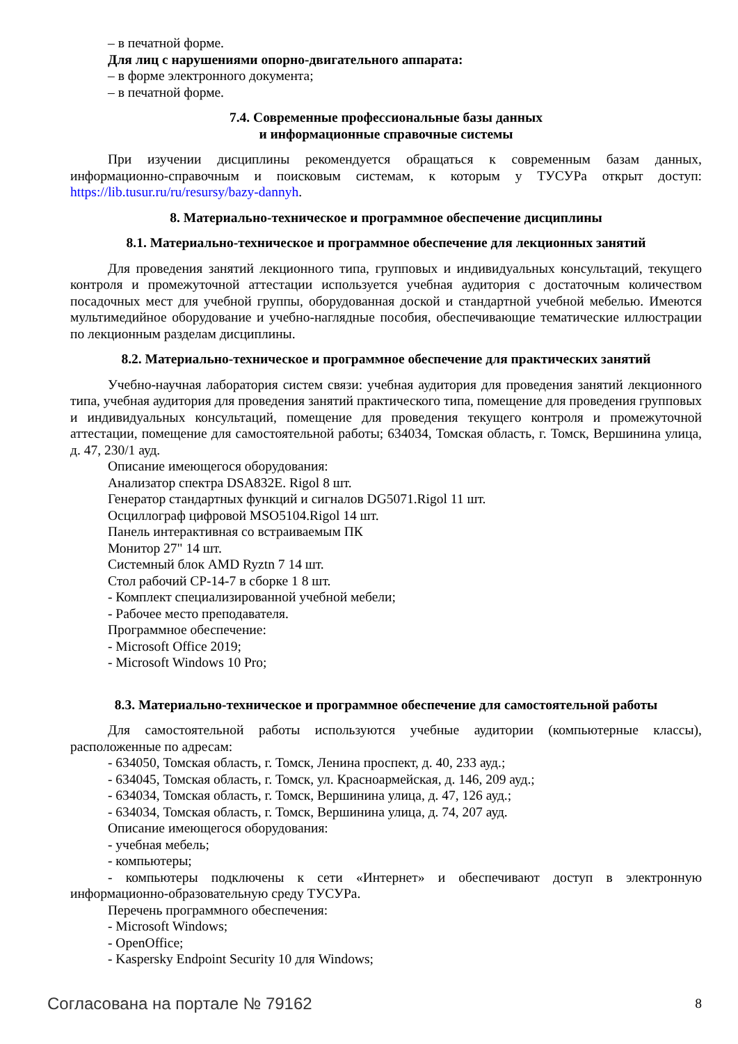– в печатной форме.
Для лиц с нарушениями опорно-двигательного аппарата:
– в форме электронного документа;
– в печатной форме.
7.4. Современные профессиональные базы данных
и информационные справочные системы
При изучении дисциплины рекомендуется обращаться к современным базам данных, информационно-справочным и поисковым системам, к которым у ТУСУРа открыт доступ: https://lib.tusur.ru/ru/resursy/bazy-dannyh.
8. Материально-техническое и программное обеспечение дисциплины
8.1. Материально-техническое и программное обеспечение для лекционных занятий
Для проведения занятий лекционного типа, групповых и индивидуальных консультаций, текущего контроля и промежуточной аттестации используется учебная аудитория с достаточным количеством посадочных мест для учебной группы, оборудованная доской и стандартной учебной мебелью. Имеются мультимедийное оборудование и учебно-наглядные пособия, обеспечивающие тематические иллюстрации по лекционным разделам дисциплины.
8.2. Материально-техническое и программное обеспечение для практических занятий
Учебно-научная лаборатория систем связи: учебная аудитория для проведения занятий лекционного типа, учебная аудитория для проведения занятий практического типа, помещение для проведения групповых и индивидуальных консультаций, помещение для проведения текущего контроля и промежуточной аттестации, помещение для самостоятельной работы; 634034, Томская область, г. Томск, Вершинина улица, д. 47, 230/1 ауд.
Описание имеющегося оборудования:
Анализатор спектра DSA832E. Rigol 8 шт.
Генератор стандартных функций и сигналов DG5071.Rigol 11 шт.
Осциллограф цифровой MSO5104.Rigol 14 шт.
Панель интерактивная со встраиваемым ПК
Монитор 27" 14 шт.
Системный блок AMD Ryztn 7 14 шт.
Стол рабочий СР-14-7 в сборке 1 8 шт.
- Комплект специализированной учебной мебели;
- Рабочее место преподавателя.
Программное обеспечение:
- Microsoft Office 2019;
- Microsoft Windows 10 Pro;
8.3. Материально-техническое и программное обеспечение для самостоятельной работы
Для самостоятельной работы используются учебные аудитории (компьютерные классы), расположенные по адресам:
- 634050, Томская область, г. Томск, Ленина проспект, д. 40, 233 ауд.;
- 634045, Томская область, г. Томск, ул. Красноармейская, д. 146, 209 ауд.;
- 634034, Томская область, г. Томск, Вершинина улица, д. 47, 126 ауд.;
- 634034, Томская область, г. Томск, Вершинина улица, д. 74, 207 ауд.
Описание имеющегося оборудования:
- учебная мебель;
- компьютеры;
- компьютеры подключены к сети «Интернет» и обеспечивают доступ в электронную информационно-образовательную среду ТУСУРа.
Перечень программного обеспечения:
- Microsoft Windows;
- OpenOffice;
- Kaspersky Endpoint Security 10 для Windows;
Согласована на портале № 79162 8